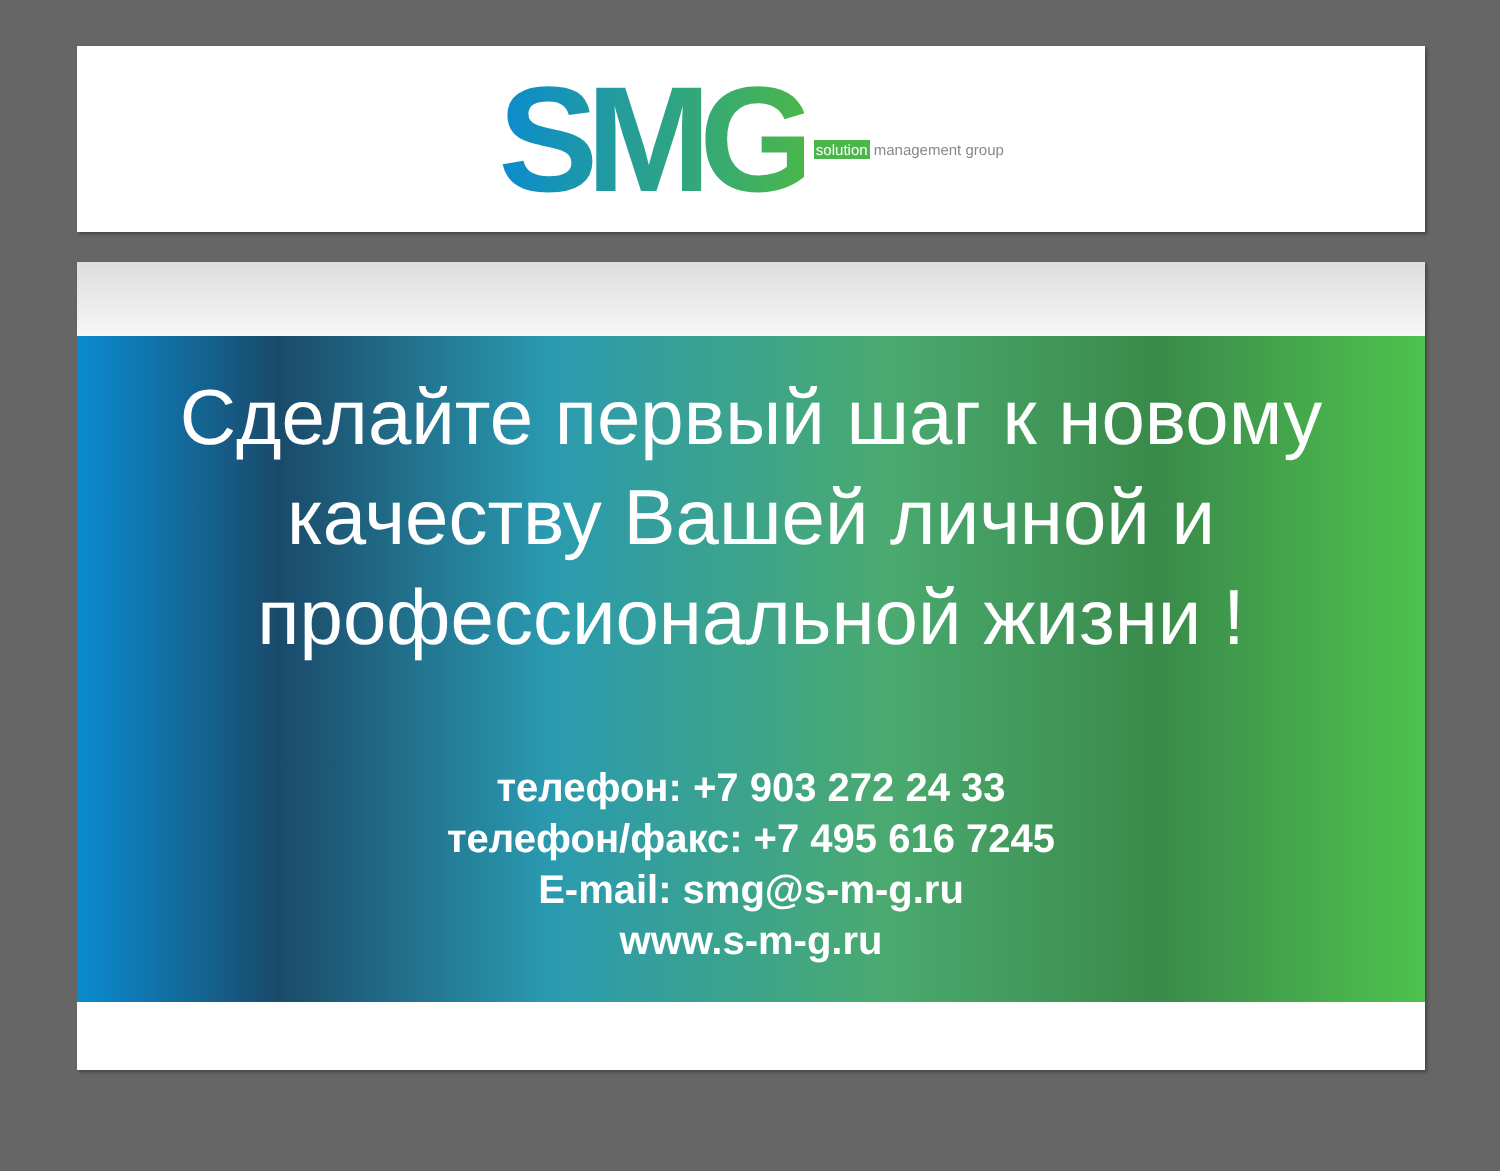SMG
solution management group
Сделайте первый шаг к новому
качеству Вашей личной и
профессиональной жизни !
телефон: +7 903 272 24 33
телефон/факс: +7 495 616 7245
E-mail: smg@s-m-g.ru
www.s-m-g.ru